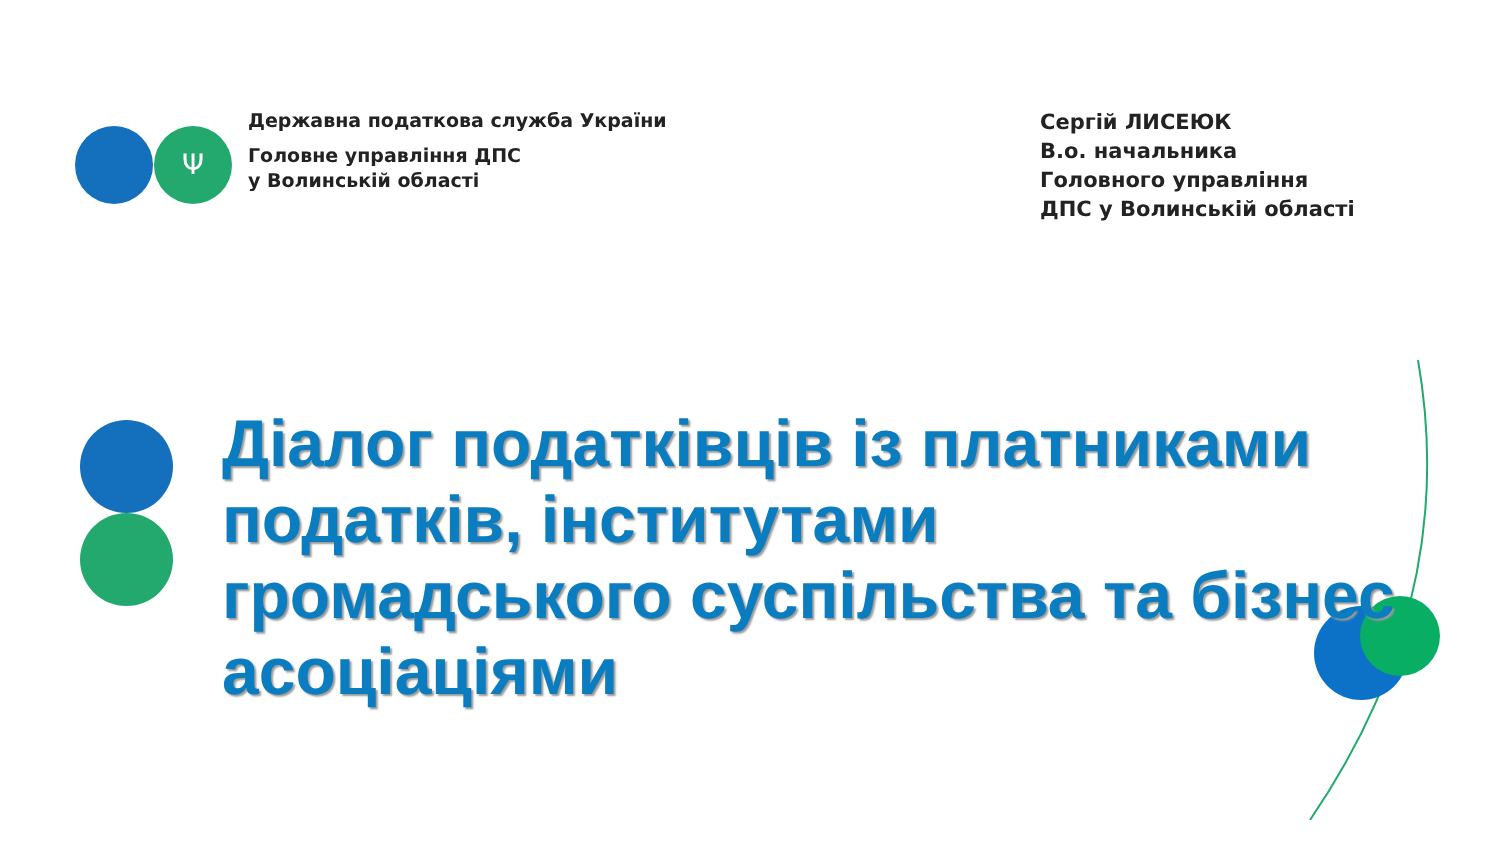Ψ
Державна податкова служба України
Головне управління ДПС
у Волинській області
Сергій ЛИСЕЮК
В.о. начальника
Головного управління
ДПС у Волинській області
Діалог податківців із платниками податків, інститутами громадського суспільства та бізнес асоціаціями